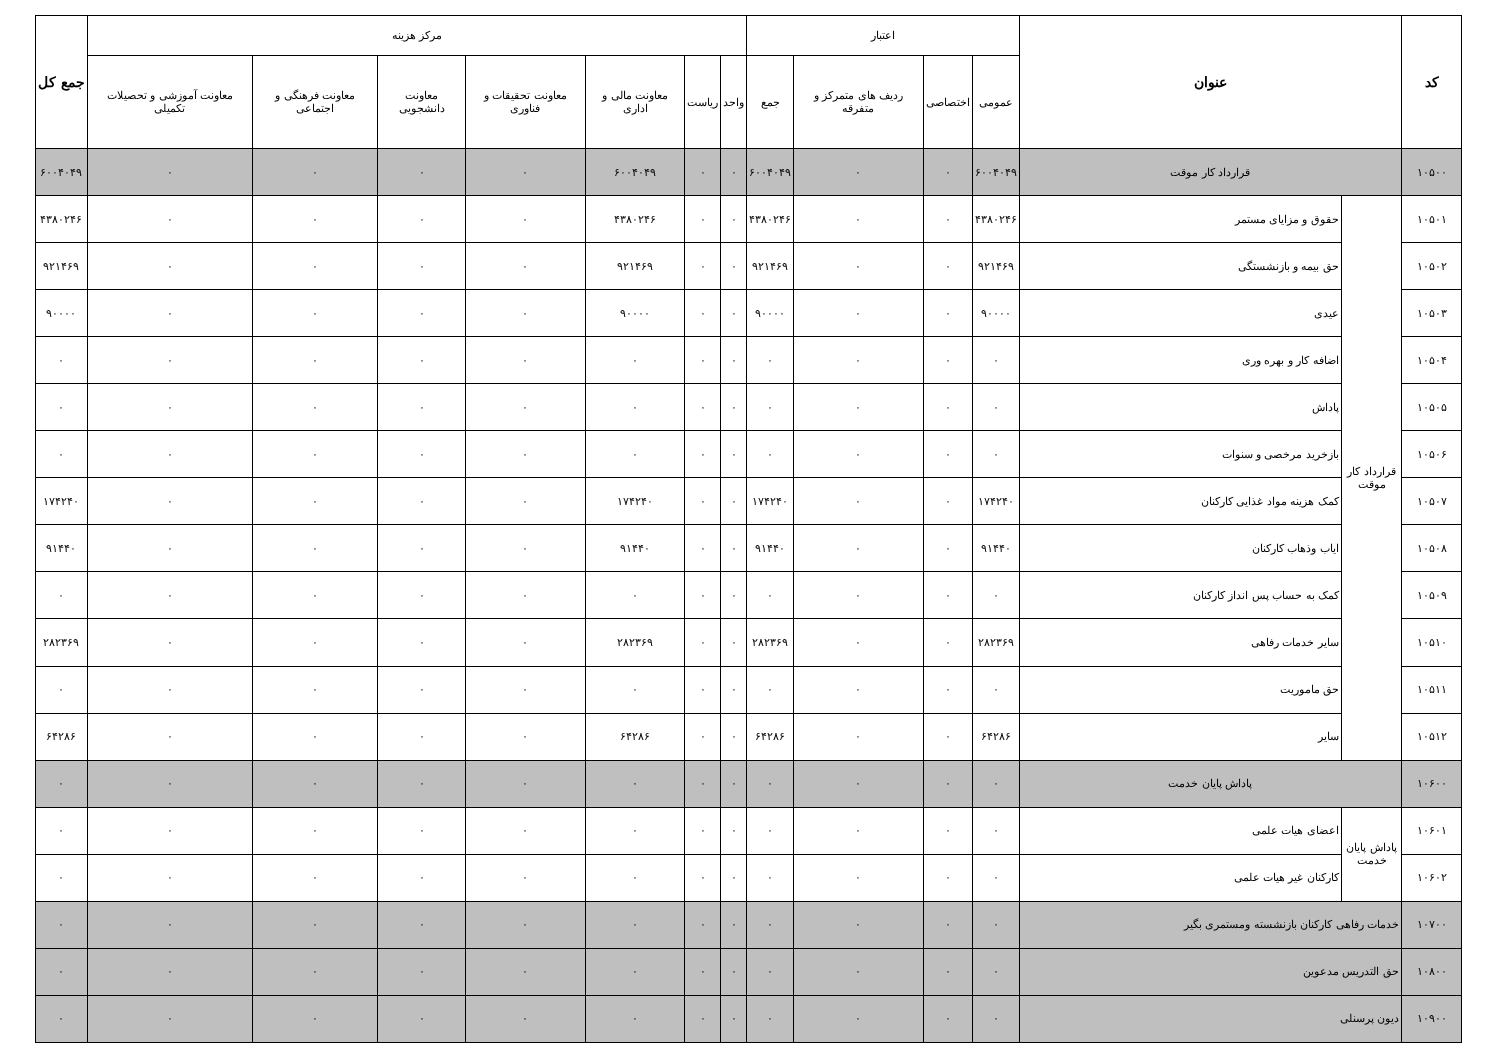| کد | عنوان | | اعتبار | | | | مرکز هزینه | | | | | | | جمع کل |
| --- | --- | --- | --- | --- | --- | --- | --- | --- | --- | --- | --- | --- | --- | --- |
| | | | عمومی | اختصاصی | ردیف های متمرکز و متفرقه | جمع | واحد | ریاست | معاونت مالی و اداری | معاونت تحقیقات و فناوری | معاونت دانشجویی | معاونت فرهنگی و اجتماعی | معاونت آموزشی و تحصیلات تکمیلی | |
| ۱۰۵۰۰ | قرارداد کار موقت | | ۶۰۰۴۰۴۹ | ۰ | ۰ | ۶۰۰۴۰۴۹ | ۰ | ۰ | ۶۰۰۴۰۴۹ | ۰ | ۰ | ۰ | ۰ | ۶۰۰۴۰۴۹ |
| ۱۰۵۰۱ | قرارداد کار موقت | حقوق و مزایای مستمر | ۴۳۸۰۲۴۶ | ۰ | ۰ | ۴۳۸۰۲۴۶ | ۰ | ۰ | ۴۳۸۰۲۴۶ | ۰ | ۰ | ۰ | ۰ | ۴۳۸۰۲۴۶ |
| ۱۰۵۰۲ | | حق بیمه و بازنشستگی | ۹۲۱۴۶۹ | ۰ | ۰ | ۹۲۱۴۶۹ | ۰ | ۰ | ۹۲۱۴۶۹ | ۰ | ۰ | ۰ | ۰ | ۹۲۱۴۶۹ |
| ۱۰۵۰۳ | | عیدی | ۹۰۰۰۰ | ۰ | ۰ | ۹۰۰۰۰ | ۰ | ۰ | ۹۰۰۰۰ | ۰ | ۰ | ۰ | ۰ | ۹۰۰۰۰ |
| ۱۰۵۰۴ | | اضافه کار و بهره وری | ۰ | ۰ | ۰ | ۰ | ۰ | ۰ | ۰ | ۰ | ۰ | ۰ | ۰ | ۰ |
| ۱۰۵۰۵ | | پاداش | ۰ | ۰ | ۰ | ۰ | ۰ | ۰ | ۰ | ۰ | ۰ | ۰ | ۰ | ۰ |
| ۱۰۵۰۶ | | بازخرید مرخصی و سنوات | ۰ | ۰ | ۰ | ۰ | ۰ | ۰ | ۰ | ۰ | ۰ | ۰ | ۰ | ۰ |
| ۱۰۵۰۷ | | کمک هزینه مواد غذایی کارکنان | ۱۷۴۲۴۰ | ۰ | ۰ | ۱۷۴۲۴۰ | ۰ | ۰ | ۱۷۴۲۴۰ | ۰ | ۰ | ۰ | ۰ | ۱۷۴۲۴۰ |
| ۱۰۵۰۸ | | ایاب وذهاب کارکنان | ۹۱۴۴۰ | ۰ | ۰ | ۹۱۴۴۰ | ۰ | ۰ | ۹۱۴۴۰ | ۰ | ۰ | ۰ | ۰ | ۹۱۴۴۰ |
| ۱۰۵۰۹ | | کمک به حساب پس انداز کارکنان | ۰ | ۰ | ۰ | ۰ | ۰ | ۰ | ۰ | ۰ | ۰ | ۰ | ۰ | ۰ |
| ۱۰۵۱۰ | | سایر خدمات رفاهی | ۲۸۲۳۶۹ | ۰ | ۰ | ۲۸۲۳۶۹ | ۰ | ۰ | ۲۸۲۳۶۹ | ۰ | ۰ | ۰ | ۰ | ۲۸۲۳۶۹ |
| ۱۰۵۱۱ | | حق ماموریت | ۰ | ۰ | ۰ | ۰ | ۰ | ۰ | ۰ | ۰ | ۰ | ۰ | ۰ | ۰ |
| ۱۰۵۱۲ | | سایر | ۶۴۲۸۶ | ۰ | ۰ | ۶۴۲۸۶ | ۰ | ۰ | ۶۴۲۸۶ | ۰ | ۰ | ۰ | ۰ | ۶۴۲۸۶ |
| ۱۰۶۰۰ | پاداش پایان خدمت | | ۰ | ۰ | ۰ | ۰ | ۰ | ۰ | ۰ | ۰ | ۰ | ۰ | ۰ | ۰ |
| ۱۰۶۰۱ | پاداش پایان خدمت | اعضای هیات علمی | ۰ | ۰ | ۰ | ۰ | ۰ | ۰ | ۰ | ۰ | ۰ | ۰ | ۰ | ۰ |
| ۱۰۶۰۲ | | کارکنان غیر هیات علمی | ۰ | ۰ | ۰ | ۰ | ۰ | ۰ | ۰ | ۰ | ۰ | ۰ | ۰ | ۰ |
| ۱۰۷۰۰ | خدمات رفاهی کارکنان بازنشسته ومستمری بگیر | | ۰ | ۰ | ۰ | ۰ | ۰ | ۰ | ۰ | ۰ | ۰ | ۰ | ۰ | ۰ |
| ۱۰۸۰۰ | حق التدریس مدعوین | | ۰ | ۰ | ۰ | ۰ | ۰ | ۰ | ۰ | ۰ | ۰ | ۰ | ۰ | ۰ |
| ۱۰۹۰۰ | دیون پرسنلی | | ۰ | ۰ | ۰ | ۰ | ۰ | ۰ | ۰ | ۰ | ۰ | ۰ | ۰ | ۰ |